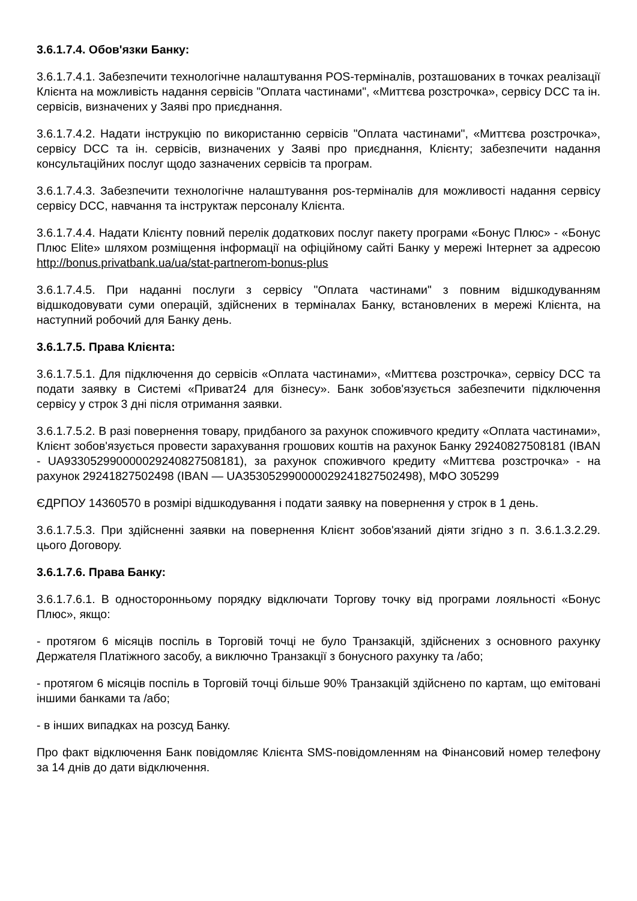3.6.1.7.4. Обов'язки Банку:
3.6.1.7.4.1. Забезпечити технологічне налаштування POS-терміналів, розташованих в точках реалізації Клієнта на можливість надання сервісів "Оплата частинами", «Миттєва розстрочка», сервісу DCC та ін. сервісів, визначених у Заяві про приєднання.
3.6.1.7.4.2. Надати інструкцію по використанню сервісів "Оплата частинами", «Миттєва розстрочка», сервісу DCC та ін. сервісів, визначених у Заяві про приєднання, Клієнту; забезпечити надання консультаційних послуг щодо зазначених сервісів та програм.
3.6.1.7.4.3. Забезпечити технологічне налаштування pos-терміналів для можливості надання сервісу сервісу DCC, навчання та інструктаж персоналу Клієнта.
3.6.1.7.4.4. Надати Клієнту повний перелік додаткових послуг пакету програми «Бонус Плюс» - «Бонус Плюс Elite» шляхом розміщення інформації на офіційному сайті Банку у мережі Інтернет за адресою http://bonus.privatbank.ua/ua/stat-partnerom-bonus-plus
3.6.1.7.4.5. При наданні послуги з сервісу "Оплата частинами" з повним відшкодуванням відшкодовувати суми операцій, здійснених в терміналах Банку, встановлених в мережі Клієнта, на наступний робочий для Банку день.
3.6.1.7.5. Права Клієнта:
3.6.1.7.5.1. Для підключення до сервісів «Оплата частинами», «Миттєва розстрочка», сервісу DCC та подати заявку в Системі «Приват24 для бізнесу». Банк зобов'язується забезпечити підключення сервісу у строк 3 дні після отримання заявки.
3.6.1.7.5.2. В разі повернення товару, придбаного за рахунок споживчого кредиту «Оплата частинами», Клієнт зобов'язується провести зарахування грошових коштів на рахунок Банку 29240827508181 (IBAN - UA933052990000029240827508181), за рахунок споживчого кредиту «Миттєва розстрочка» - на рахунок 29241827502498 (IBAN — UA353052990000029241827502498), МФО 305299
ЄДРПОУ 14360570 в розмірі відшкодування і подати заявку на повернення у строк в 1 день.
3.6.1.7.5.3. При здійсненні заявки на повернення Клієнт зобов'язаний діяти згідно з п. 3.6.1.3.2.29. цього Договору.
3.6.1.7.6. Права Банку:
3.6.1.7.6.1. В односторонньому порядку відключати Торгову точку від програми лояльності «Бонус Плюс», якщо:
- протягом 6 місяців поспіль в Торговій точці не було Транзакцій, здійснених з основного рахунку Держателя Платіжного засобу, а виключно Транзакції з бонусного рахунку та /або;
- протягом 6 місяців поспіль в Торговій точці більше 90% Транзакцій здійснено по картам, що емітовані іншими банками та /або;
- в інших випадках на розсуд Банку.
Про факт відключення Банк повідомляє Клієнта SMS-повідомленням на Фінансовий номер телефону за 14 днів до дати відключення.